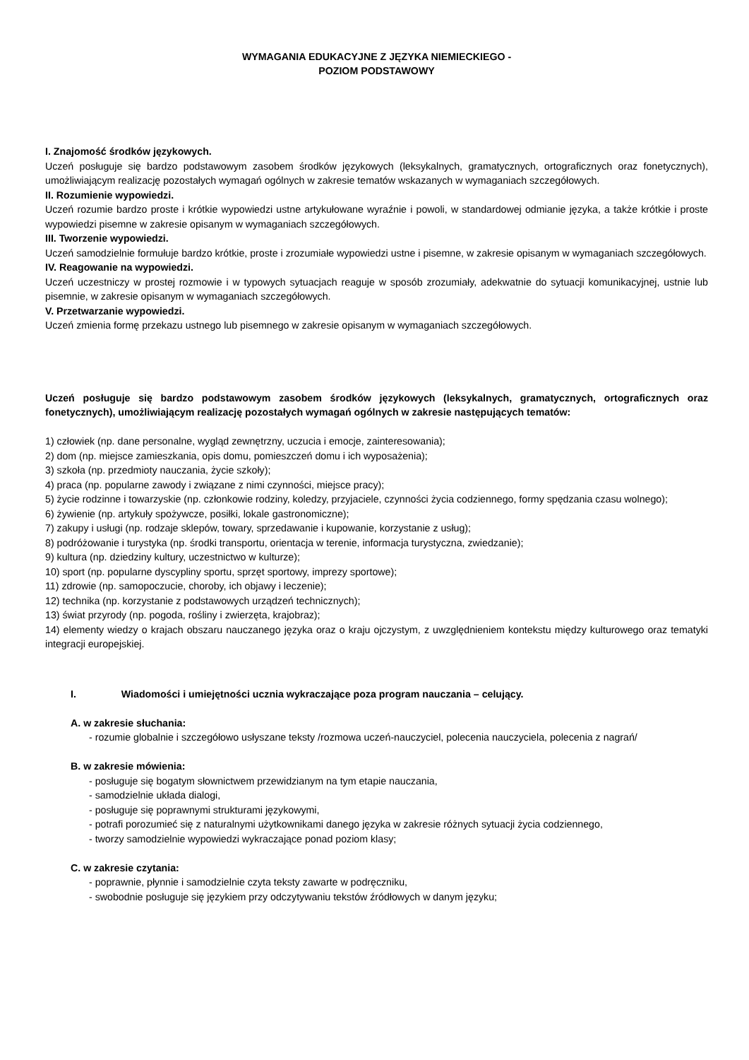WYMAGANIA EDUKACYJNE Z JĘZYKA NIEMIECKIEGO -
POZIOM PODSTAWOWY
I. Znajomość środków językowych.
Uczeń posługuje się bardzo podstawowym zasobem środków językowych (leksykalnych, gramatycznych, ortograficznych oraz fonetycznych), umożliwiającym realizację pozostałych wymagań ogólnych w zakresie tematów wskazanych w wymaganiach szczegółowych.
II. Rozumienie wypowiedzi.
Uczeń rozumie bardzo proste i krótkie wypowiedzi ustne artykułowane wyraźnie i powoli, w standardowej odmianie języka, a także krótkie i proste wypowiedzi pisemne w zakresie opisanym w wymaganiach szczegółowych.
III. Tworzenie wypowiedzi.
Uczeń samodzielnie formułuje bardzo krótkie, proste i zrozumiałe wypowiedzi ustne i pisemne, w zakresie opisanym w wymaganiach szczegółowych.
IV. Reagowanie na wypowiedzi.
Uczeń uczestniczy w prostej rozmowie i w typowych sytuacjach reaguje w sposób zrozumiały, adekwatnie do sytuacji komunikacyjnej, ustnie lub pisemnie, w zakresie opisanym w wymaganiach szczegółowych.
V. Przetwarzanie wypowiedzi.
Uczeń zmienia formę przekazu ustnego lub pisemnego w zakresie opisanym w wymaganiach szczegółowych.
Uczeń posługuje się bardzo podstawowym zasobem środków językowych (leksykalnych, gramatycznych, ortograficznych oraz fonetycznych), umożliwiającym realizację pozostałych wymagań ogólnych w zakresie następujących tematów:
1) człowiek (np. dane personalne, wygląd zewnętrzny, uczucia i emocje, zainteresowania);
2) dom (np. miejsce zamieszkania, opis domu, pomieszczeń domu i ich wyposażenia);
3) szkoła (np. przedmioty nauczania, życie szkoły);
4) praca (np. popularne zawody i związane z nimi czynności, miejsce pracy);
5) życie rodzinne i towarzyskie (np. członkowie rodziny, koledzy, przyjaciele, czynności życia codziennego, formy spędzania czasu wolnego);
6) żywienie (np. artykuły spożywcze, posiłki, lokale gastronomiczne);
7) zakupy i usługi (np. rodzaje sklepów, towary, sprzedawanie i kupowanie, korzystanie z usług);
8) podróżowanie i turystyka (np. środki transportu, orientacja w terenie, informacja turystyczna, zwiedzanie);
9) kultura (np. dziedziny kultury, uczestnictwo w kulturze);
10) sport (np. popularne dyscypliny sportu, sprzęt sportowy, imprezy sportowe);
11) zdrowie (np. samopoczucie, choroby, ich objawy i leczenie);
12) technika (np. korzystanie z podstawowych urządzeń technicznych);
13) świat przyrody (np. pogoda, rośliny i zwierzęta, krajobraz);
14) elementy wiedzy o krajach obszaru nauczanego języka oraz o kraju ojczystym, z uwzględnieniem kontekstu między kulturowego oraz tematyki integracji europejskiej.
I. Wiadomości i umiejętności ucznia wykraczające poza program nauczania – celujący.
A. w zakresie słuchania:
- rozumie globalnie i szczegółowo usłyszane teksty /rozmowa uczeń-nauczyciel, polecenia nauczyciela, polecenia z nagrań/
B. w zakresie mówienia:
- posługuje się bogatym słownictwem przewidzianym na tym etapie nauczania,
- samodzielnie układa dialogi,
- posługuje się poprawnymi strukturami językowymi,
- potrafi porozumieć się z naturalnymi użytkownikami danego języka w zakresie różnych sytuacji życia codziennego,
- tworzy samodzielnie wypowiedzi wykraczające ponad poziom klasy;
C. w zakresie czytania:
- poprawnie, płynnie i samodzielnie czyta teksty zawarte w podręczniku,
- swobodnie posługuje się językiem przy odczytywaniu tekstów źródłowych w danym języku;